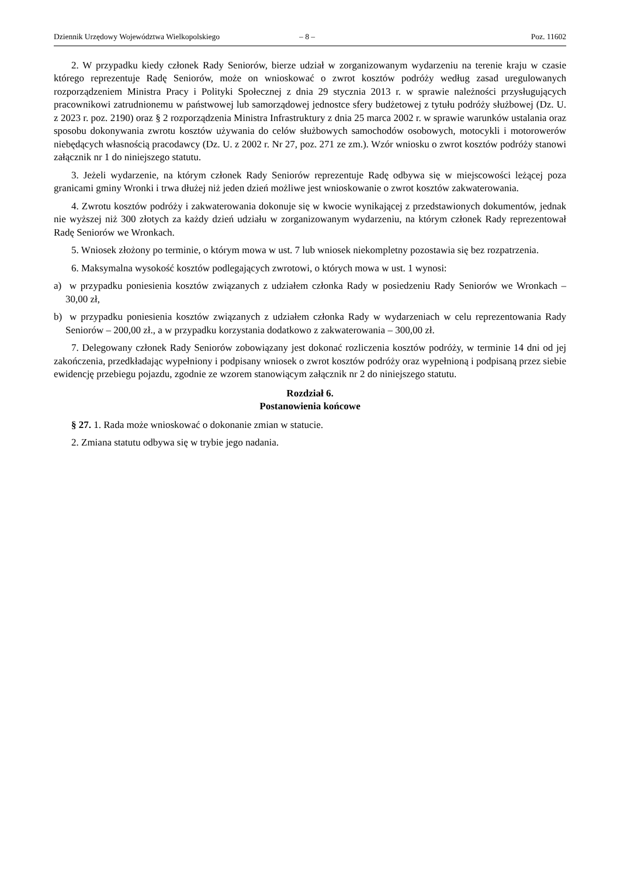Dziennik Urzędowy Województwa Wielkopolskiego – 8 – Poz. 11602
2. W przypadku kiedy członek Rady Seniorów, bierze udział w zorganizowanym wydarzeniu na terenie kraju w czasie którego reprezentuje Radę Seniorów, może on wnioskować o zwrot kosztów podróży według zasad uregulowanych rozporządzeniem Ministra Pracy i Polityki Społecznej z dnia 29 stycznia 2013 r. w sprawie należności przysługujących pracownikowi zatrudnionemu w państwowej lub samorządowej jednostce sfery budżetowej z tytułu podróży służbowej (Dz. U. z 2023 r. poz. 2190) oraz § 2 rozporządzenia Ministra Infrastruktury z dnia 25 marca 2002 r. w sprawie warunków ustalania oraz sposobu dokonywania zwrotu kosztów używania do celów służbowych samochodów osobowych, motocykli i motorowerów niebędących własnością pracodawcy (Dz. U. z 2002 r. Nr 27, poz. 271 ze zm.). Wzór wniosku o zwrot kosztów podróży stanowi załącznik nr 1 do niniejszego statutu.
3. Jeżeli wydarzenie, na którym członek Rady Seniorów reprezentuje Radę odbywa się w miejscowości leżącej poza granicami gminy Wronki i trwa dłużej niż jeden dzień możliwe jest wnioskowanie o zwrot kosztów zakwaterowania.
4. Zwrotu kosztów podróży i zakwaterowania dokonuje się w kwocie wynikającej z przedstawionych dokumentów, jednak nie wyższej niż 300 złotych za każdy dzień udziału w zorganizowanym wydarzeniu, na którym członek Rady reprezentował Radę Seniorów we Wronkach.
5. Wniosek złożony po terminie, o którym mowa w ust. 7 lub wniosek niekompletny pozostawia się bez rozpatrzenia.
6. Maksymalna wysokość kosztów podlegających zwrotowi, o których mowa w ust. 1 wynosi:
a) w przypadku poniesienia kosztów związanych z udziałem członka Rady w posiedzeniu Rady Seniorów we Wronkach – 30,00 zł,
b) w przypadku poniesienia kosztów związanych z udziałem członka Rady w wydarzeniach w celu reprezentowania Rady Seniorów – 200,00 zł., a w przypadku korzystania dodatkowo z zakwaterowania – 300,00 zł.
7. Delegowany członek Rady Seniorów zobowiązany jest dokonać rozliczenia kosztów podróży, w terminie 14 dni od jej zakończenia, przedkładając wypełniony i podpisany wniosek o zwrot kosztów podróży oraz wypełnioną i podpisaną przez siebie ewidencję przebiegu pojazdu, zgodnie ze wzorem stanowiącym załącznik nr 2 do niniejszego statutu.
Rozdział 6.
Postanowienia końcowe
§ 27. 1. Rada może wnioskować o dokonanie zmian w statucie.
2. Zmiana statutu odbywa się w trybie jego nadania.